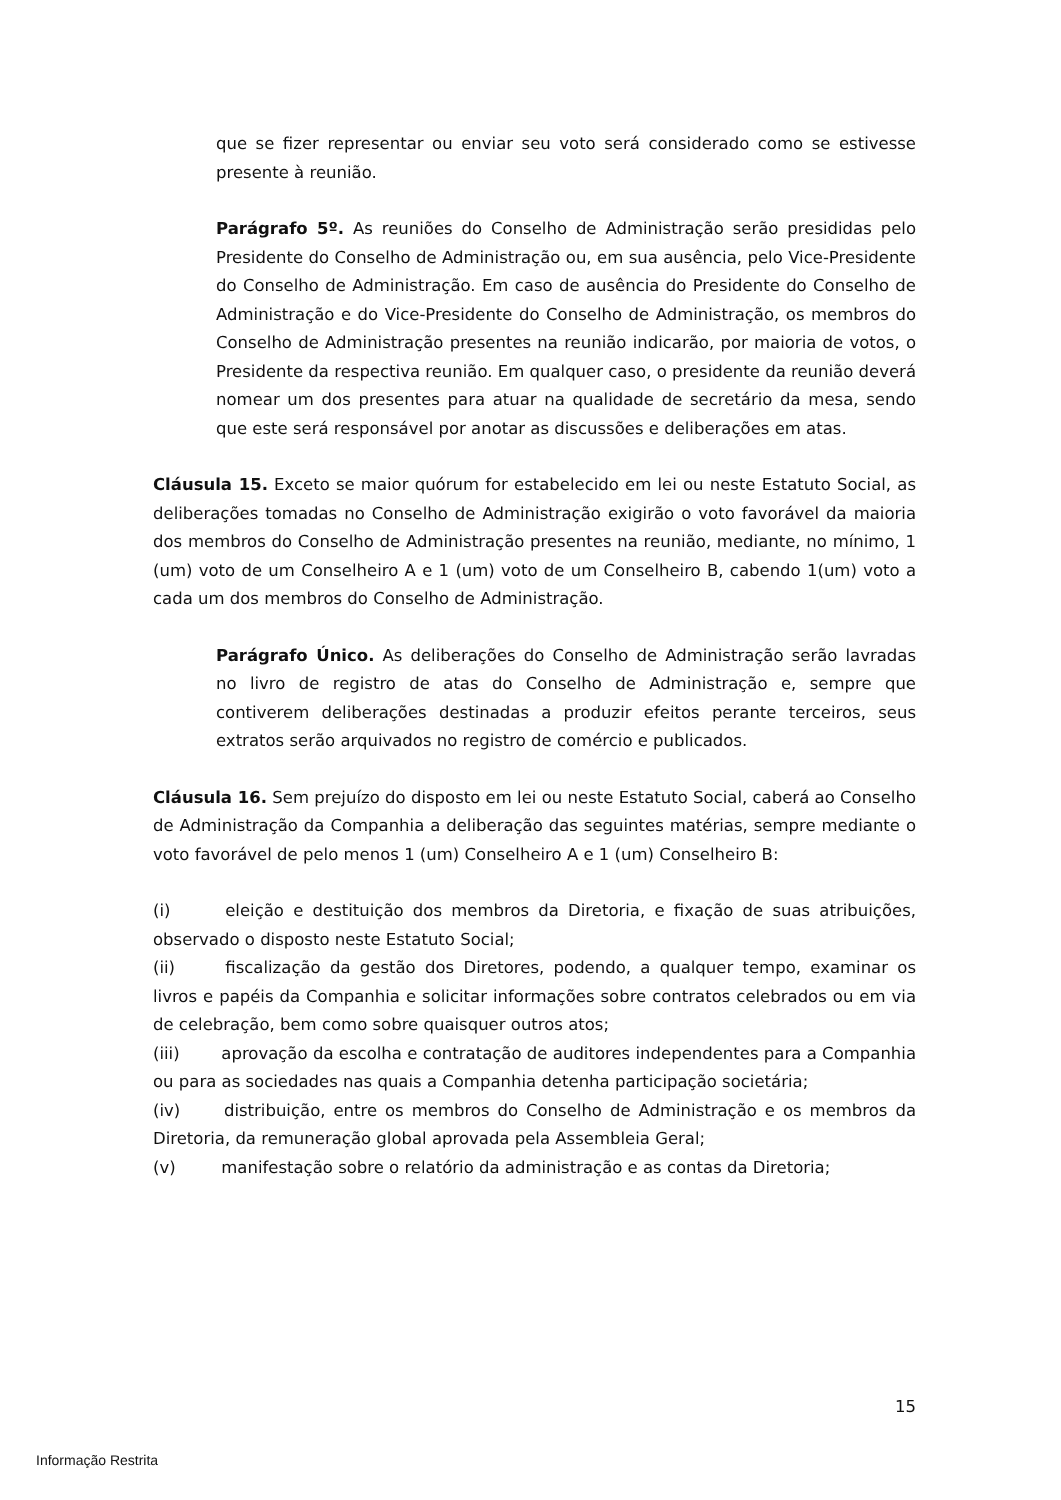que se fizer representar ou enviar seu voto será considerado como se estivesse presente à reunião.
Parágrafo 5º. As reuniões do Conselho de Administração serão presididas pelo Presidente do Conselho de Administração ou, em sua ausência, pelo Vice-Presidente do Conselho de Administração. Em caso de ausência do Presidente do Conselho de Administração e do Vice-Presidente do Conselho de Administração, os membros do Conselho de Administração presentes na reunião indicarão, por maioria de votos, o Presidente da respectiva reunião. Em qualquer caso, o presidente da reunião deverá nomear um dos presentes para atuar na qualidade de secretário da mesa, sendo que este será responsável por anotar as discussões e deliberações em atas.
Cláusula 15. Exceto se maior quórum for estabelecido em lei ou neste Estatuto Social, as deliberações tomadas no Conselho de Administração exigirão o voto favorável da maioria dos membros do Conselho de Administração presentes na reunião, mediante, no mínimo, 1 (um) voto de um Conselheiro A e 1 (um) voto de um Conselheiro B, cabendo 1(um) voto a cada um dos membros do Conselho de Administração.
Parágrafo Único. As deliberações do Conselho de Administração serão lavradas no livro de registro de atas do Conselho de Administração e, sempre que contiverem deliberações destinadas a produzir efeitos perante terceiros, seus extratos serão arquivados no registro de comércio e publicados.
Cláusula 16. Sem prejuízo do disposto em lei ou neste Estatuto Social, caberá ao Conselho de Administração da Companhia a deliberação das seguintes matérias, sempre mediante o voto favorável de pelo menos 1 (um) Conselheiro A e 1 (um) Conselheiro B:
(i) eleição e destituição dos membros da Diretoria, e fixação de suas atribuições, observado o disposto neste Estatuto Social;
(ii) fiscalização da gestão dos Diretores, podendo, a qualquer tempo, examinar os livros e papéis da Companhia e solicitar informações sobre contratos celebrados ou em via de celebração, bem como sobre quaisquer outros atos;
(iii) aprovação da escolha e contratação de auditores independentes para a Companhia ou para as sociedades nas quais a Companhia detenha participação societária;
(iv) distribuição, entre os membros do Conselho de Administração e os membros da Diretoria, da remuneração global aprovada pela Assembleia Geral;
(v) manifestação sobre o relatório da administração e as contas da Diretoria;
15
Informação Restrita